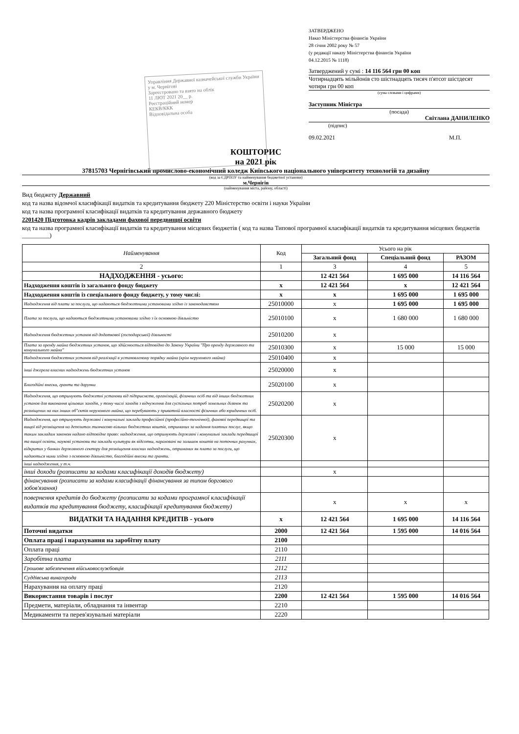Управління Державної казначейської служби України у м. Чернігові
Зареєстровано та взято на облік
11 ЛЮТ 2021 20__ р.
Реєстраційний номер
КЕКВ/ККК
Відповідальна особа
ЗАТВЕРДЖЕНО
Наказ Міністерства фінансів України
28 січня 2002 року № 57
(у редакції наказу Міністерства фінансів України
04.12.2015 № 1118)
Затверджений у сумі : 14 116 564 грн 00 коп
Чотирнадцять мільйонів сто шістнадцять тисяч п'ятсот шістдесят чотири грн 00 коп
(сума словами і цифрами)
Заступник Міністра
(посада)
Світлана ДАНИЛЕНКО
(підпис)
09.02.2021 М.П.
КОШТОРИС
на 2021 рік
37815703 Чернігівський промислово-економічний коледж Київського національного університету технологій та дизайну
(код за ЄДРПОУ та найменування бюджетної установи)
м.Чернігів
(найменування міста, району, області)
Вид бюджету Державний
код та назва відомчої класифікації видатків та кредитування бюджету 220 Міністерство освіти і науки України
код та назва програмної класифікації видатків та кредитування державного бюджету
2201420 Підготовка кадрів закладами фахової передвищої освіти
код та назва програмної класифікації видатків та кредитування місцевих бюджетів ( код та назва Типової програмної класифікації видатків та кредитування місцевих бюджетів _________)
| Найменування | Код | Усього на рік | | |
| --- | --- | --- | --- | --- |
| | | Загальний фонд | Спеціальний фонд | РАЗОМ |
| 2 | 1 | 3 | 4 | 5 |
| НАДХОДЖЕННЯ - усього: | | 12 421 564 | 1 695 000 | 14 116 564 |
| Надходження коштів із загального фонду бюджету | x | 12 421 564 | x | 12 421 564 |
| Надходження коштів із спеціального фонду бюджету, у тому числі: | x | x | 1 695 000 | 1 695 000 |
| Надходження від плати за послуги, що надаються бюджетними установами згідно із законодавством | 25010000 | x | 1 695 000 | 1 695 000 |
| Плата за послуги, що надаються бюджетними установами згідно з їх основною діяльністю | 25010100 | x | 1 680 000 | 1 680 000 |
| Надходження бюджетних установ від додаткової (господарської) діяльності | 25010200 | x | | |
| Плата за оренду майна бюджетних установ, що здійснюється відповідно до Закону України "Про оренду державного та комунального майна" | 25010300 | x | 15 000 | 15 000 |
| Надходження бюджетних установ від реалізації в установленому порядку майна (крім нерухомого майна) | 25010400 | x | | |
| інші джерела власних надходжень бюджетних установ | 25020000 | x | | |
| Благодійні внески, гранти та дарунки | 25020100 | x | | |
| Надходження, що отримують бюджетні установи від підприємств, організацій, фізичних осіб та від інших бюджетних установ для виконання цільових заходів, у тому числі заходів з відчуження для суспільних потреб земельних ділянок та розміщених на них інших об"єктів нерухомого майна, що перебувають у приватній власності фізичних або юридичних осіб. | 25020200 | x | | |
| Надходження, що отримують державні і комунальні заклади професійної (професійно-технічної), фахової передвищої та вищої від розміщення на депозитах тимчасово вільних бюджетних коштів, отриманих за надання платних послуг, якщо таким закладам законом надано відповідне право: надходження, що отримують державні і комунальні заклади передвищої та вищої освіти, наукові установи та заклади культури як відсотки, нараховані на залишок коштів на поточних рахунках, відкритих у банках державного сектору для розміщення власних надходжень, отриманих як плата за послуги, що надаються ними згідно з основною діяльністю, благодійні внески та гранти. | 25020300 | x | | |
| інші надходження, у т.ч. | | | | |
| інші доходи (розписати за кодами класифікації доходів бюджету) | | x | | |
| фінансування (розписати за кодами класифікації фінансування за типом боргового зобов'язання) | | | | |
| повернення кредитів до бюджету (розписати за кодами програмної класифікації видатків та кредитування бюджету, класифікації кредитування бюджету) | | x | x | x |
| ВИДАТКИ ТА НАДАННЯ КРЕДИТІВ - усього | x | 12 421 564 | 1 695 000 | 14 116 564 |
| Поточні видатки | 2000 | 12 421 564 | 1 595 000 | 14 016 564 |
| Оплата праці і нарахування на заробітну плату | 2100 | | | |
| Оплата праці | 2110 | | | |
| Заробітна плата | 2111 | | | |
| Грошове забезпечення військовослужбовців | 2112 | | | |
| Суддівська винагорода | 2113 | | | |
| Нарахування на оплату праці | 2120 | | | |
| Використання товарів і послуг | 2200 | 12 421 564 | 1 595 000 | 14 016 564 |
| Предмети, матеріали, обладнання та інвентар | 2210 | | | |
| Медикаменти та перев'язувальні матеріали | 2220 | | | |